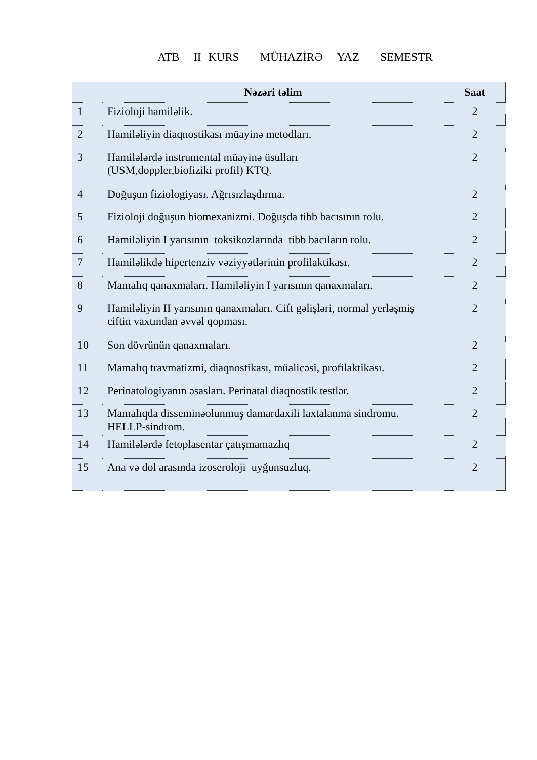ATB II KURS MÜHAZİRƏ YAZ SEMESTR
| | Nəzəri təlim | Saat |
| --- | --- | --- |
| 1 | Fizioloji hamiləlik. | 2 |
| 2 | Hamiləliyin diaqnostikası müayinə metodları. | 2 |
| 3 | Hamilələrdə instrumental müayinə üsulları (USM,doppler,biofiziki profil) KTQ. | 2 |
| 4 | Doğuşun fiziologiyası. Ağrısızlaşdırma. | 2 |
| 5 | Fizioloji doğuşun biomexanizmi. Doğuşda tibb bacısının rolu. | 2 |
| 6 | Hamiləliyin I yarısının toksikozlarında tibb bacıların rolu. | 2 |
| 7 | Hamiləlikdə hipertenziv vəziyyətlərinin profilaktikası. | 2 |
| 8 | Mamalıq qanaxmaları. Hamiləliyin I yarısının qanaxmaları. | 2 |
| 9 | Hamiləliyin II yarısının qanaxmaları. Cift gəlişləri, normal yerləşmiş ciftin vaxtından əvvəl qopması. | 2 |
| 10 | Son dövrünün qanaxmaları. | 2 |
| 11 | Mamalıq travmatizmi, diaqnostikası, müalicəsi, profilaktikası. | 2 |
| 12 | Perinatologiyanın əsasları. Perinatal diaqnostik testlər. | 2 |
| 13 | Mamalıqda disseminəolunmuş damardaxili laxtalanma sindromu. HELLP-sindrom. | 2 |
| 14 | Hamilələrdə fetoplasentar çatışmamazlıq | 2 |
| 15 | Ana və dol arasında izoseroloji uyğunsuzluq. | 2 |